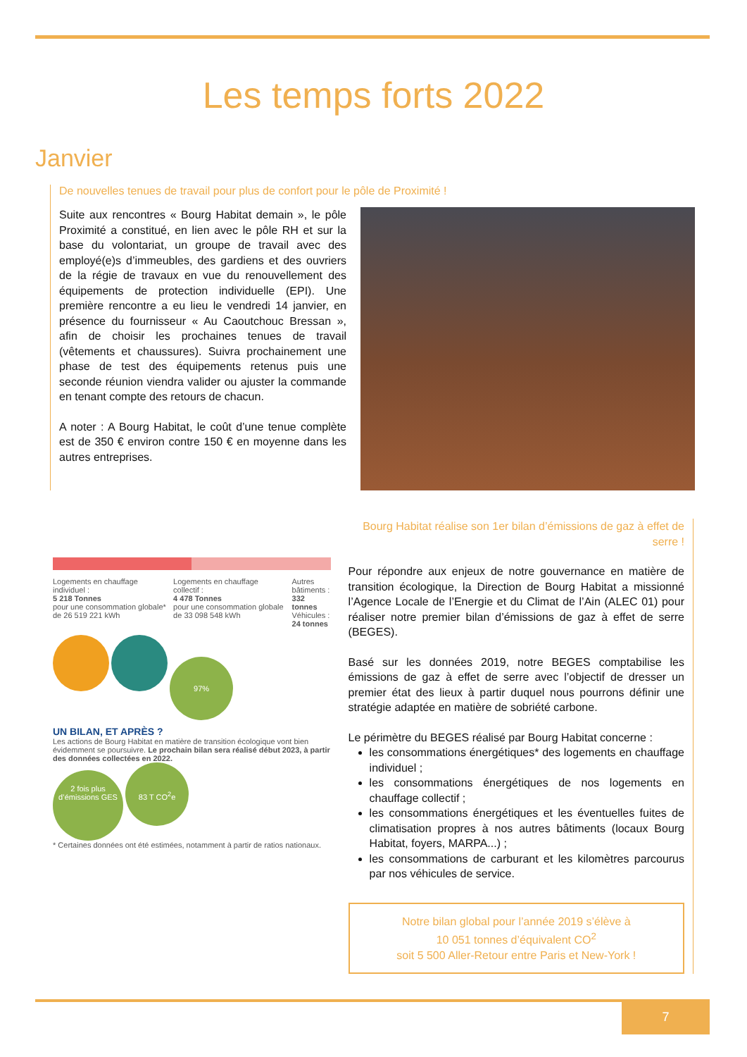Les temps forts 2022
Janvier
De nouvelles tenues de travail pour plus de confort pour le pôle de Proximité !
Suite aux rencontres « Bourg Habitat demain », le pôle Proximité a constitué, en lien avec le pôle RH et sur la base du volontariat, un groupe de travail avec des employé(e)s d’immeubles, des gardiens et des ouvriers de la régie de travaux en vue du renouvellement des équipements de protection individuelle (EPI). Une première rencontre a eu lieu le vendredi 14 janvier, en présence du fournisseur « Au Caoutchouc Bressan », afin de choisir les prochaines tenues de travail (vêtements et chaussures). Suivra prochainement une phase de test des équipements retenus puis une seconde réunion viendra valider ou ajuster la commande en tenant compte des retours de chacun.
A noter : A Bourg Habitat, le coût d’une tenue complète est de 350 € environ contre 150 € en moyenne dans les autres entreprises.
Logements en chauffage individuel :
5 218 Tonnes
pour une consommation globale* de 26 519 221 kWh
Logements en chauffage collectif :
4 478 Tonnes
pour une consommation globale de 33 098 548 kWh
Autres bâtiments :
332 tonnes
Véhicules :
24 tonnes
97%
UN BILAN, ET APRÈS ?
Les actions de Bourg Habitat en matière de transition écologique vont bien évidemment se poursuivre. Le prochain bilan sera réalisé début 2023, à partir des données collectées en 2022.
2 fois plus d’émissions GES 83 T CO<sup>2</sup>e
* Certaines données ont été estimées, notamment à partir de ratios nationaux.
Bourg Habitat réalise son 1er bilan d’émissions de gaz à effet de serre !
Pour répondre aux enjeux de notre gouvernance en matière de transition écologique, la Direction de Bourg Habitat a missionné l’Agence Locale de l’Energie et du Climat de l’Ain (ALEC 01) pour réaliser notre premier bilan d’émissions de gaz à effet de serre (BEGES).
Basé sur les données 2019, notre BEGES comptabilise les émissions de gaz à effet de serre avec l’objectif de dresser un premier état des lieux à partir duquel nous pourrons définir une stratégie adaptée en matière de sobriété carbone.
Le périmètre du BEGES réalisé par Bourg Habitat concerne :
les consommations énergétiques* des logements en chauffage individuel ;
les consommations énergétiques de nos logements en chauffage collectif ;
les consommations énergétiques et les éventuelles fuites de climatisation propres à nos autres bâtiments (locaux Bourg Habitat, foyers, MARPA...) ;
les consommations de carburant et les kilomètres parcourus par nos véhicules de service.
Notre bilan global pour l’année 2019 s’élève à
10 051 tonnes d’équivalent CO<sup>2</sup>
soit 5 500 Aller-Retour entre Paris et New-York !
7